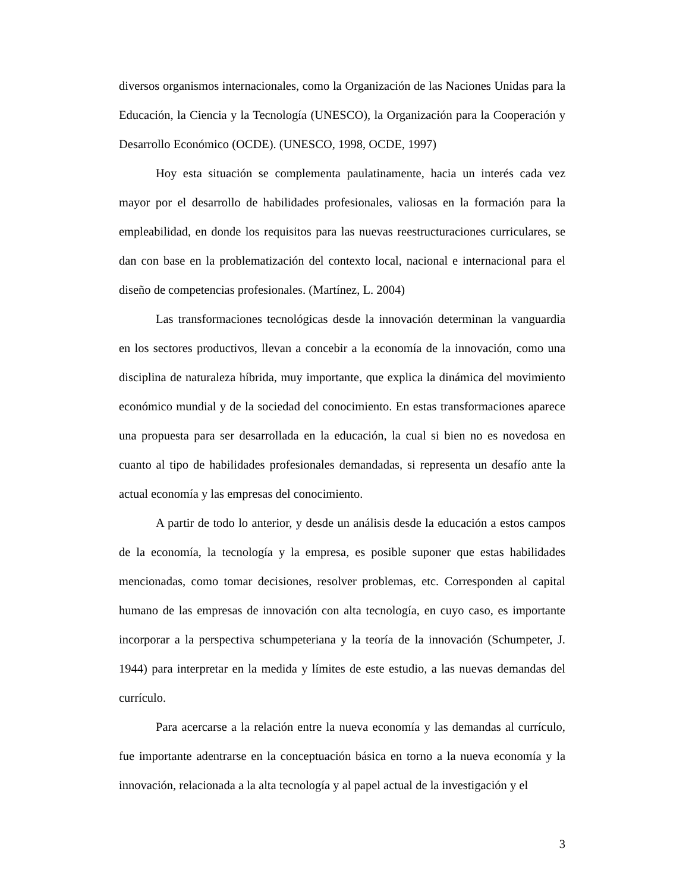diversos organismos internacionales, como la Organización de las Naciones Unidas para la Educación, la Ciencia y la Tecnología (UNESCO), la Organización para la Cooperación y Desarrollo Económico (OCDE). (UNESCO, 1998, OCDE, 1997)
Hoy esta situación se complementa paulatinamente, hacia un interés cada vez mayor por el desarrollo de habilidades profesionales, valiosas en la formación para la empleabilidad, en donde los requisitos para las nuevas reestructuraciones curriculares, se dan con base en la problematización del contexto local, nacional e internacional para el diseño de competencias profesionales. (Martínez, L. 2004)
Las transformaciones tecnológicas desde la innovación determinan la vanguardia en los sectores productivos, llevan a concebir a la economía de la innovación, como una disciplina de naturaleza híbrida, muy importante, que explica la dinámica del movimiento económico mundial y de la sociedad del conocimiento. En estas transformaciones aparece una propuesta para ser desarrollada en la educación, la cual si bien no es novedosa en cuanto al tipo de habilidades profesionales demandadas, si representa un desafío ante la actual economía y las empresas del conocimiento.
A partir de todo lo anterior, y desde un análisis desde la educación a estos campos de la economía, la tecnología y la empresa, es posible suponer que estas habilidades mencionadas, como tomar decisiones, resolver problemas, etc. Corresponden al capital humano de las empresas de innovación con alta tecnología, en cuyo caso, es importante incorporar a la perspectiva schumpeteriana y la teoría de la innovación (Schumpeter, J. 1944) para interpretar en la medida y límites de este estudio, a las nuevas demandas del currículo.
Para acercarse a la relación entre la nueva economía y las demandas al currículo, fue importante adentrarse en la conceptuación básica en torno a la nueva economía y la innovación, relacionada a la alta tecnología y al papel actual de la investigación y el
3